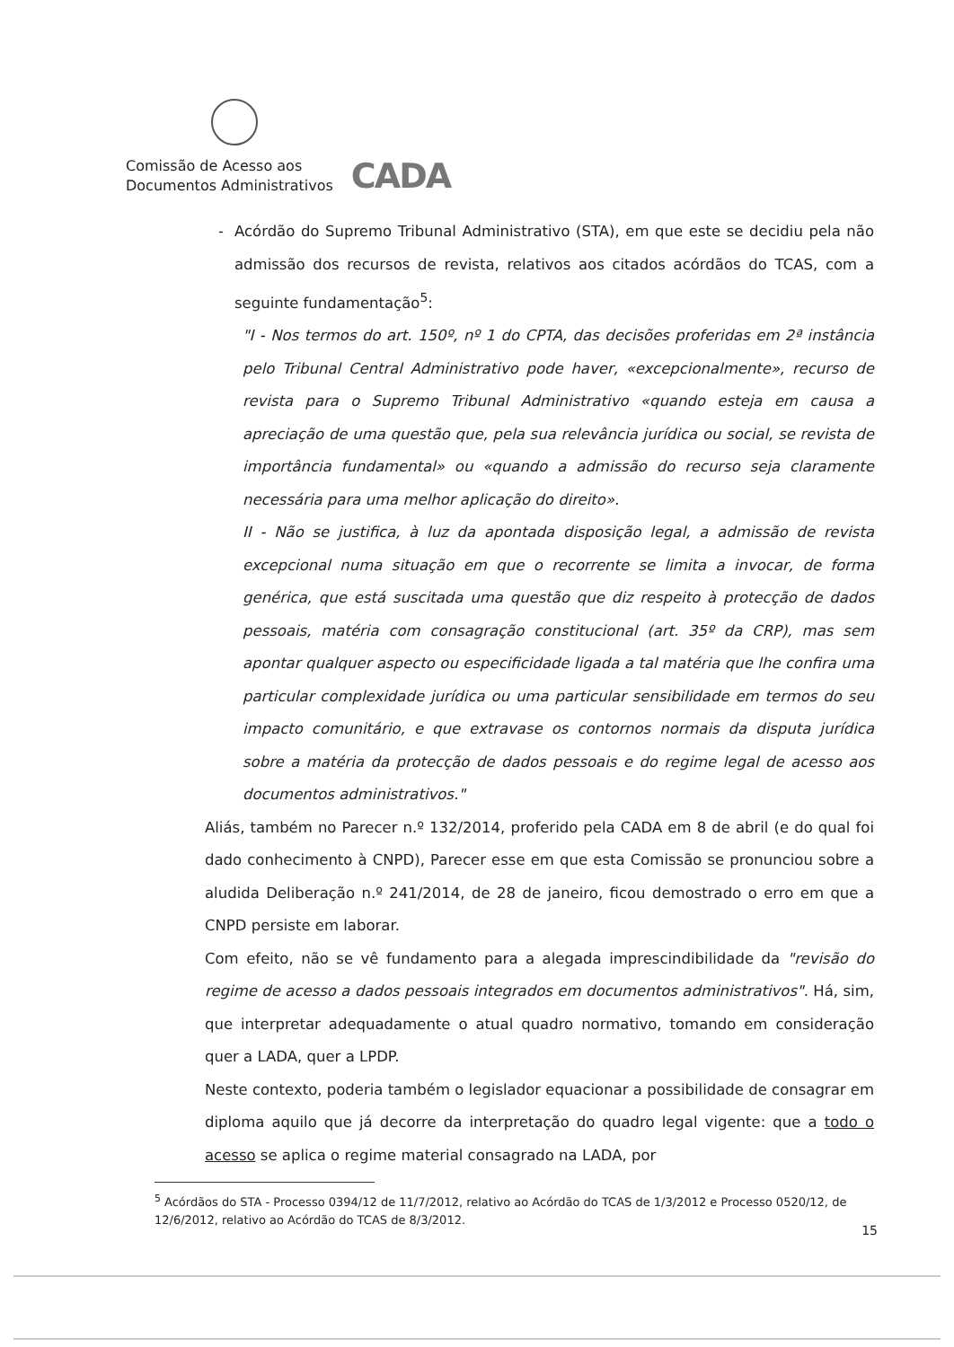Comissão de Acesso aos
Documentos Administrativos
CADA
- Acórdão do Supremo Tribunal Administrativo (STA), em que este se decidiu pela não admissão dos recursos de revista, relativos aos citados acórdãos do TCAS, com a seguinte fundamentação<sup>5</sup>:
"I - Nos termos do art. 150º, nº 1 do CPTA, das decisões proferidas em 2ª instância pelo Tribunal Central Administrativo pode haver, «excepcionalmente», recurso de revista para o Supremo Tribunal Administrativo «quando esteja em causa a apreciação de uma questão que, pela sua relevância jurídica ou social, se revista de importância fundamental» ou «quando a admissão do recurso seja claramente necessária para uma melhor aplicação do direito».
II - Não se justifica, à luz da apontada disposição legal, a admissão de revista excepcional numa situação em que o recorrente se limita a invocar, de forma genérica, que está suscitada uma questão que diz respeito à protecção de dados pessoais, matéria com consagração constitucional (art. 35º da CRP), mas sem apontar qualquer aspecto ou especificidade ligada a tal matéria que lhe confira uma particular complexidade jurídica ou uma particular sensibilidade em termos do seu impacto comunitário, e que extravase os contornos normais da disputa jurídica sobre a matéria da protecção de dados pessoais e do regime legal de acesso aos documentos administrativos."
Aliás, também no Parecer n.º 132/2014, proferido pela CADA em 8 de abril (e do qual foi dado conhecimento à CNPD), Parecer esse em que esta Comissão se pronunciou sobre a aludida Deliberação n.º 241/2014, de 28 de janeiro, ficou demostrado o erro em que a CNPD persiste em laborar.
Com efeito, não se vê fundamento para a alegada imprescindibilidade da "revisão do regime de acesso a dados pessoais integrados em documentos administrativos". Há, sim, que interpretar adequadamente o atual quadro normativo, tomando em consideração quer a LADA, quer a LPDP.
Neste contexto, poderia também o legislador equacionar a possibilidade de consagrar em diploma aquilo que já decorre da interpretação do quadro legal vigente: que a todo o acesso se aplica o regime material consagrado na LADA, por
<sup>5</sup> Acórdãos do STA - Processo 0394/12 de 11/7/2012, relativo ao Acórdão do TCAS de 1/3/2012 e Processo 0520/12, de 12/6/2012, relativo ao Acórdão do TCAS de 8/3/2012.
15